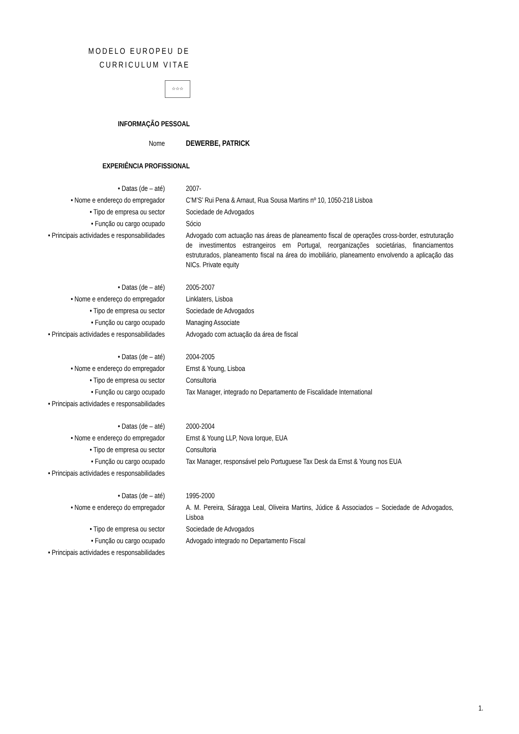MODELO EUROPEU DE
CURRICULUM VITAE
☆☆☆
INFORMAÇÃO PESSOAL
| Nome | DEWERBE, PATRICK |
EXPERIÊNCIA PROFISSIONAL
| • Datas (de – até) | 2007- |
| • Nome e endereço do empregador | C’M’S’ Rui Pena & Arnaut, Rua Sousa Martins nº 10, 1050-218 Lisboa |
| • Tipo de empresa ou sector | Sociedade de Advogados |
| • Função ou cargo ocupado | Sócio |
| • Principais actividades e responsabilidades | Advogado com actuação nas áreas de planeamento fiscal de operações cross-border, estruturação de investimentos estrangeiros em Portugal, reorganizações societárias, financiamentos estruturados, planeamento fiscal na área do imobiliário, planeamento envolvendo a aplicação das NICs. Private equity |
| • Datas (de – até) | 2005-2007 |
| • Nome e endereço do empregador | Linklaters, Lisboa |
| • Tipo de empresa ou sector | Sociedade de Advogados |
| • Função ou cargo ocupado | Managing Associate |
| • Principais actividades e responsabilidades | Advogado com actuação da área de fiscal |
| • Datas (de – até) | 2004-2005 |
| • Nome e endereço do empregador | Ernst & Young, Lisboa |
| • Tipo de empresa ou sector | Consultoria |
| • Função ou cargo ocupado | Tax Manager, integrado no Departamento de Fiscalidade International |
| • Principais actividades e responsabilidades | |
| • Datas (de – até) | 2000-2004 |
| • Nome e endereço do empregador | Ernst & Young LLP, Nova Iorque, EUA |
| • Tipo de empresa ou sector | Consultoria |
| • Função ou cargo ocupado | Tax Manager, responsável pelo Portuguese Tax Desk da Ernst & Young nos EUA |
| • Principais actividades e responsabilidades | |
| • Datas (de – até) | 1995-2000 |
| • Nome e endereço do empregador | A. M. Pereira, Sáragga Leal, Oliveira Martins, Júdice & Associados – Sociedade de Advogados, Lisboa |
| • Tipo de empresa ou sector | Sociedade de Advogados |
| • Função ou cargo ocupado | Advogado integrado no Departamento Fiscal |
| • Principais actividades e responsabilidades | |
1.